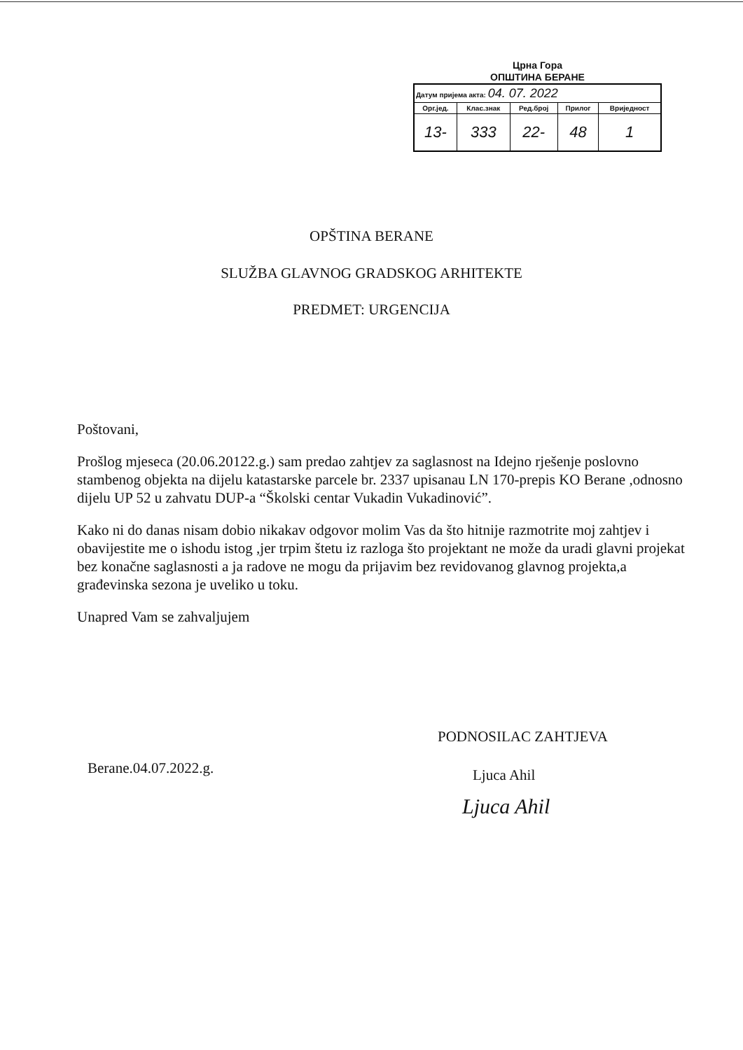Црна Гора
ОПШТИНА БЕРАНЕ
| Датум пријема акта: 04. 07. 2022 | | | | |
| Орг.јед. | Клас.знак | Ред.број | Прилог | Вриједност |
| 13- | 333 | 22- | 48 | 1 |
OPŠTINA BERANE
SLUŽBA GLAVNOG GRADSKOG ARHITEKTE
PREDMET: URGENCIJA
Poštovani,
Prošlog mjeseca (20.06.20122.g.) sam predao zahtjev za saglasnost na Idejno rješenje poslovno stambenog objekta na dijelu katastarske parcele br. 2337 upisanau LN 170-prepis KO Berane ,odnosno dijelu UP 52 u zahvatu DUP-a “Školski centar Vukadin Vukadinović”.
Kako ni do danas nisam dobio nikakav odgovor molim Vas da što hitnije razmotrite moj zahtjev i obavijestite me o ishodu istog ,jer trpim štetu iz razloga što projektant ne može da uradi glavni projekat bez konačne saglasnosti a ja radove ne mogu da prijavim bez revidovanog glavnog projekta,a građevinska sezona je uveliko u toku.
Unapred Vam se zahvaljujem
Berane.04.07.2022.g.
PODNOSILAC ZAHTJEVA
Ljuca Ahil
Ljuca Ahil